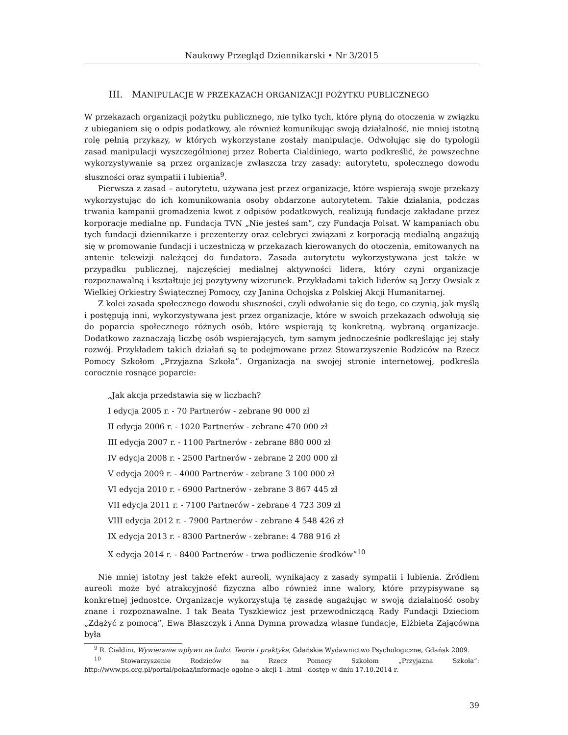Naukowy Przegląd Dziennikarski • Nr 3/2015
III. MANIPULACJE W PRZEKAZACH ORGANIZACJI POŻYTKU PUBLICZNEGO
W przekazach organizacji pożytku publicznego, nie tylko tych, które płyną do otoczenia w związku z ubieganiem się o odpis podatkowy, ale również komunikując swoją działalność, nie mniej istotną rolę pełnią przykazy, w których wykorzystane zostały manipulacje. Odwołując się do typologii zasad manipulacji wyszczególnionej przez Roberta Cialdiniego, warto podkreślić, że powszechne wykorzystywanie są przez organizacje zwłaszcza trzy zasady: autorytetu, społecznego dowodu słuszności oraz sympatii i lubienia<sup>9</sup>.
Pierwsza z zasad – autorytetu, używana jest przez organizacje, które wspierają swoje przekazy wykorzystując do ich komunikowania osoby obdarzone autorytetem. Takie działania, podczas trwania kampanii gromadzenia kwot z odpisów podatkowych, realizują fundacje zakładane przez korporacje medialne np. Fundacja TVN „Nie jesteś sam”, czy Fundacja Polsat. W kampaniach obu tych fundacji dziennikarze i prezenterzy oraz celebryci związani z korporacją medialną angażują się w promowanie fundacji i uczestniczą w przekazach kierowanych do otoczenia, emitowanych na antenie telewizji należącej do fundatora. Zasada autorytetu wykorzystywana jest także w przypadku publicznej, najczęściej medialnej aktywności lidera, który czyni organizacje rozpoznawalną i kształtuje jej pozytywny wizerunek. Przykładami takich liderów są Jerzy Owsiak z Wielkiej Orkiestry Świątecznej Pomocy, czy Janina Ochojska z Polskiej Akcji Humanitarnej.
Z kolei zasada społecznego dowodu słuszności, czyli odwołanie się do tego, co czynią, jak myślą i postępują inni, wykorzystywana jest przez organizacje, które w swoich przekazach odwołują się do poparcia społecznego różnych osób, które wspierają tę konkretną, wybraną organizacje. Dodatkowo zaznaczają liczbę osób wspierających, tym samym jednocześnie podkreślając jej stały rozwój. Przykładem takich działań są te podejmowane przez Stowarzyszenie Rodziców na Rzecz Pomocy Szkołom „Przyjazna Szkoła”. Organizacja na swojej stronie internetowej, podkreśla corocznie rosnące poparcie:
„Jak akcja przedstawia się w liczbach?
I edycja 2005 r. - 70 Partnerów - zebrane 90 000 zł
II edycja 2006 r. - 1020 Partnerów - zebrane 470 000 zł
III edycja 2007 r. - 1100 Partnerów - zebrane 880 000 zł
IV edycja 2008 r. - 2500 Partnerów - zebrane 2 200 000 zł
V edycja 2009 r. - 4000 Partnerów - zebrane 3 100 000 zł
VI edycja 2010 r. - 6900 Partnerów - zebrane 3 867 445 zł
VII edycja 2011 r. - 7100 Partnerów - zebrane 4 723 309 zł
VIII edycja 2012 r. - 7900 Partnerów - zebrane 4 548 426 zł
IX edycja 2013 r. - 8300 Partnerów - zebrane: 4 788 916 zł
X edycja 2014 r. - 8400 Partnerów - trwa podliczenie środków”<sup>10</sup>
Nie mniej istotny jest także efekt aureoli, wynikający z zasady sympatii i lubienia. Źródłem aureoli może być atrakcyjność fizyczna albo również inne walory, które przypisywane są konkretnej jednostce. Organizacje wykorzystują tę zasadę angażując w swoją działalność osoby znane i rozpoznawalne. I tak Beata Tyszkiewicz jest przewodniczącą Rady Fundacji Dzieciom „Zdążyć z pomocą”, Ewa Błaszczyk i Anna Dymna prowadzą własne fundacje, Elżbieta Zającówna była
<sup>9</sup> R. Cialdini, Wywieranie wpływu na ludzi. Teoria i praktyka, Gdańskie Wydawnictwo Psychologiczne, Gdańsk 2009.
<sup>10</sup> Stowarzyszenie Rodziców na Rzecz Pomocy Szkołom „Przyjazna Szkoła”: http://www.ps.org.pl/portal/pokaz/informacje-ogolne-o-akcji-1-.html - dostęp w dniu 17.10.2014 r.
39